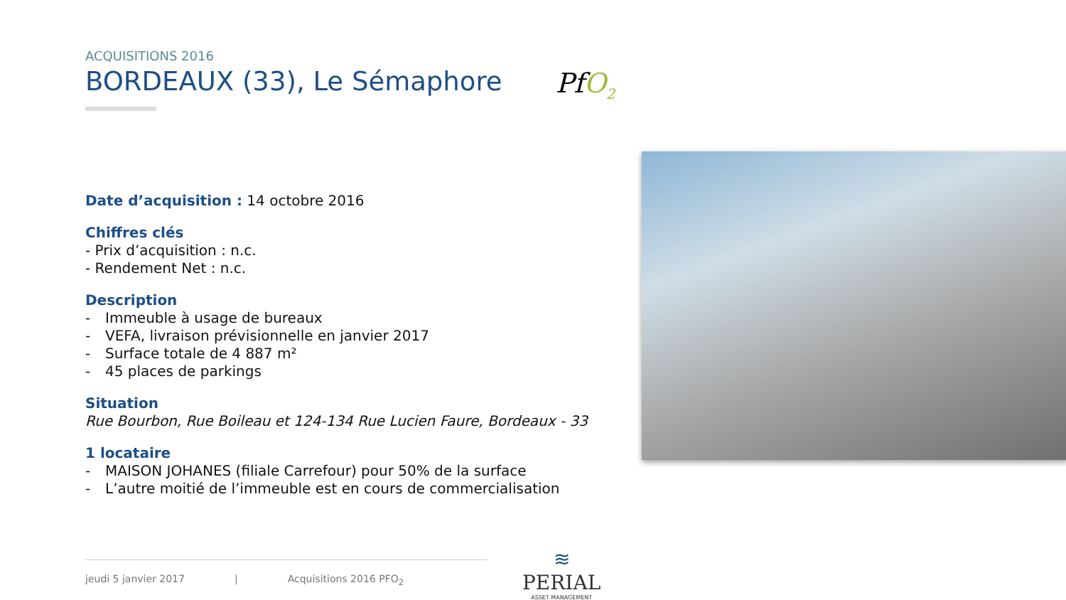ACQUISITIONS 2016
BORDEAUX (33), Le Sémaphore
Date d’acquisition : 14 octobre 2016
Chiffres clés
- Prix d’acquisition : n.c.
- Rendement Net : n.c.
Description
- Immeuble à usage de bureaux
- VEFA, livraison prévisionnelle en janvier 2017
- Surface totale de 4 887 m²
- 45 places de parkings
Situation
Rue Bourbon, Rue Boileau et 124-134 Rue Lucien Faure, Bordeaux - 33
1 locataire
- MAISON JOHANES (filiale Carrefour) pour 50% de la surface
- L’autre moitié de l’immeuble est en cours de commercialisation
PfO<sub>2</sub>
jeudi 5 janvier 2017 | Acquisitions 2016 PFO<sub>2</sub>
≋
PERIAL
ASSET MANAGEMENT